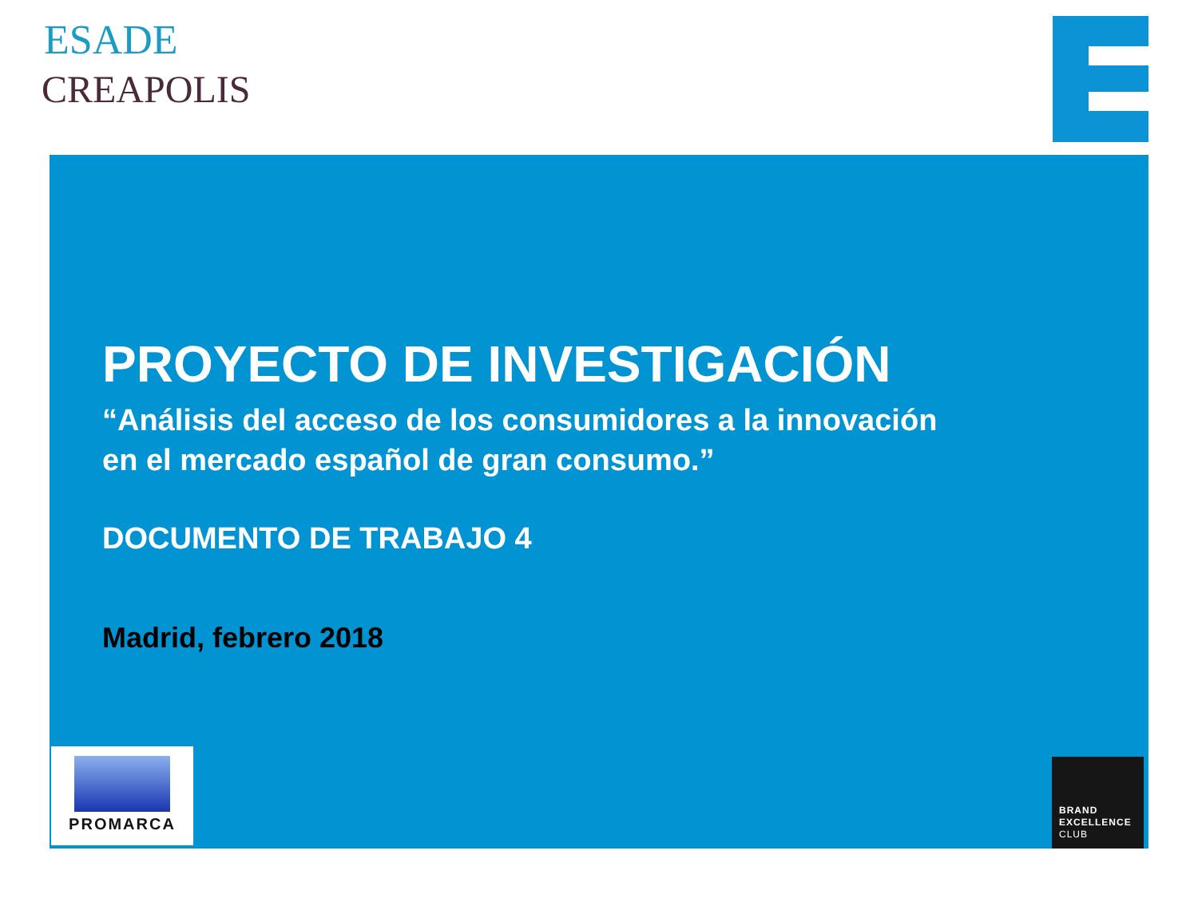ESADE
CREAPOLIS
PROYECTO DE INVESTIGACIÓN
“Análisis del acceso de los consumidores a la innovación
en el mercado español de gran consumo.”
DOCUMENTO DE TRABAJO 4
Madrid, febrero 2018
PROMARCA
BRAND
EXCELLENCE
CLUB